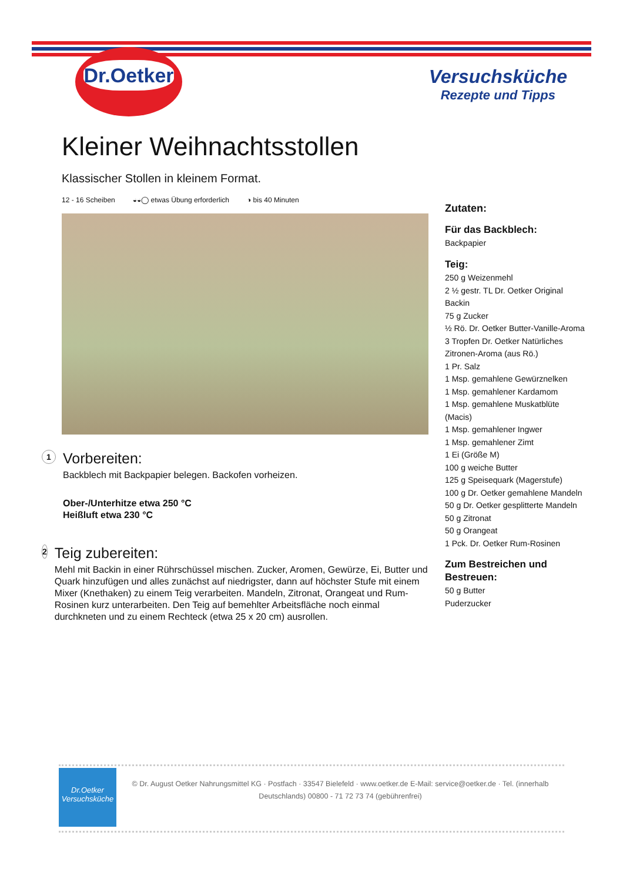Dr.Oetker
Versuchsküche
Rezepte und Tipps
Kleiner Weihnachtsstollen
Klassischer Stollen in kleinem Format.
12 - 16 Scheiben ◒◒◯ etwas Übung erforderlich ◑ bis 40 Minuten
1
Vorbereiten:
Backblech mit Backpapier belegen. Backofen vorheizen.
Ober-/Unterhitze etwa 250 °C
Heißluft etwa 230 °C
2
Teig zubereiten:
Mehl mit Backin in einer Rührschüssel mischen. Zucker, Aromen, Gewürze, Ei, Butter und Quark hinzufügen und alles zunächst auf niedrigster, dann auf höchster Stufe mit einem Mixer (Knethaken) zu einem Teig verarbeiten. Mandeln, Zitronat, Orangeat und Rum-Rosinen kurz unterarbeiten. Den Teig auf bemehlter Arbeitsfläche noch einmal durchkneten und zu einem Rechteck (etwa 25 x 20 cm) ausrollen.
Zutaten:
Für das Backblech:
Backpapier
Teig:
250 g Weizenmehl
2 ½ gestr. TL Dr. Oetker Original Backin
75 g Zucker
½ Rö. Dr. Oetker Butter-Vanille-Aroma
3 Tropfen Dr. Oetker Natürliches Zitronen-Aroma (aus Rö.)
1 Pr. Salz
1 Msp. gemahlene Gewürznelken
1 Msp. gemahlener Kardamom
1 Msp. gemahlene Muskatblüte (Macis)
1 Msp. gemahlener Ingwer
1 Msp. gemahlener Zimt
1 Ei (Größe M)
100 g weiche Butter
125 g Speisequark (Magerstufe)
100 g Dr. Oetker gemahlene Mandeln
50 g Dr. Oetker gesplitterte Mandeln
50 g Zitronat
50 g Orangeat
1 Pck. Dr. Oetker Rum-Rosinen
Zum Bestreichen und Bestreuen:
50 g Butter
Puderzucker
Dr.Oetker
Versuchsküche
© Dr. August Oetker Nahrungsmittel KG · Postfach · 33547 Bielefeld · www.oetker.de E-Mail: service@oetker.de · Tel. (innerhalb Deutschlands) 00800 - 71 72 73 74 (gebührenfrei)